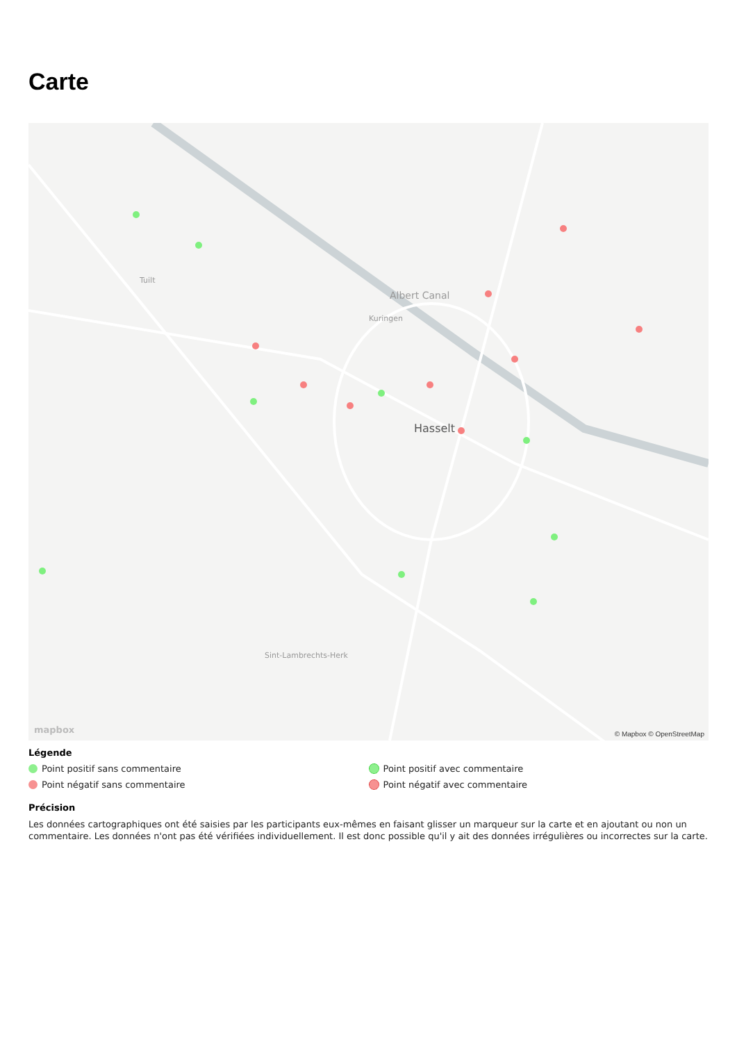Carte
Albert Canal
Hasselt
Tuilt
Kuringen
Sint-Lambrechts-Herk
mapbox © Mapbox © OpenStreetMap
Légende
Point positif sans commentaire
Point positif avec commentaire
Point négatif sans commentaire
Point négatif avec commentaire
Précision
Les données cartographiques ont été saisies par les participants eux-mêmes en faisant glisser un marqueur sur la carte et en ajoutant ou non un commentaire. Les données n'ont pas été vérifiées individuellement. Il est donc possible qu'il y ait des données irrégulières ou incorrectes sur la carte.